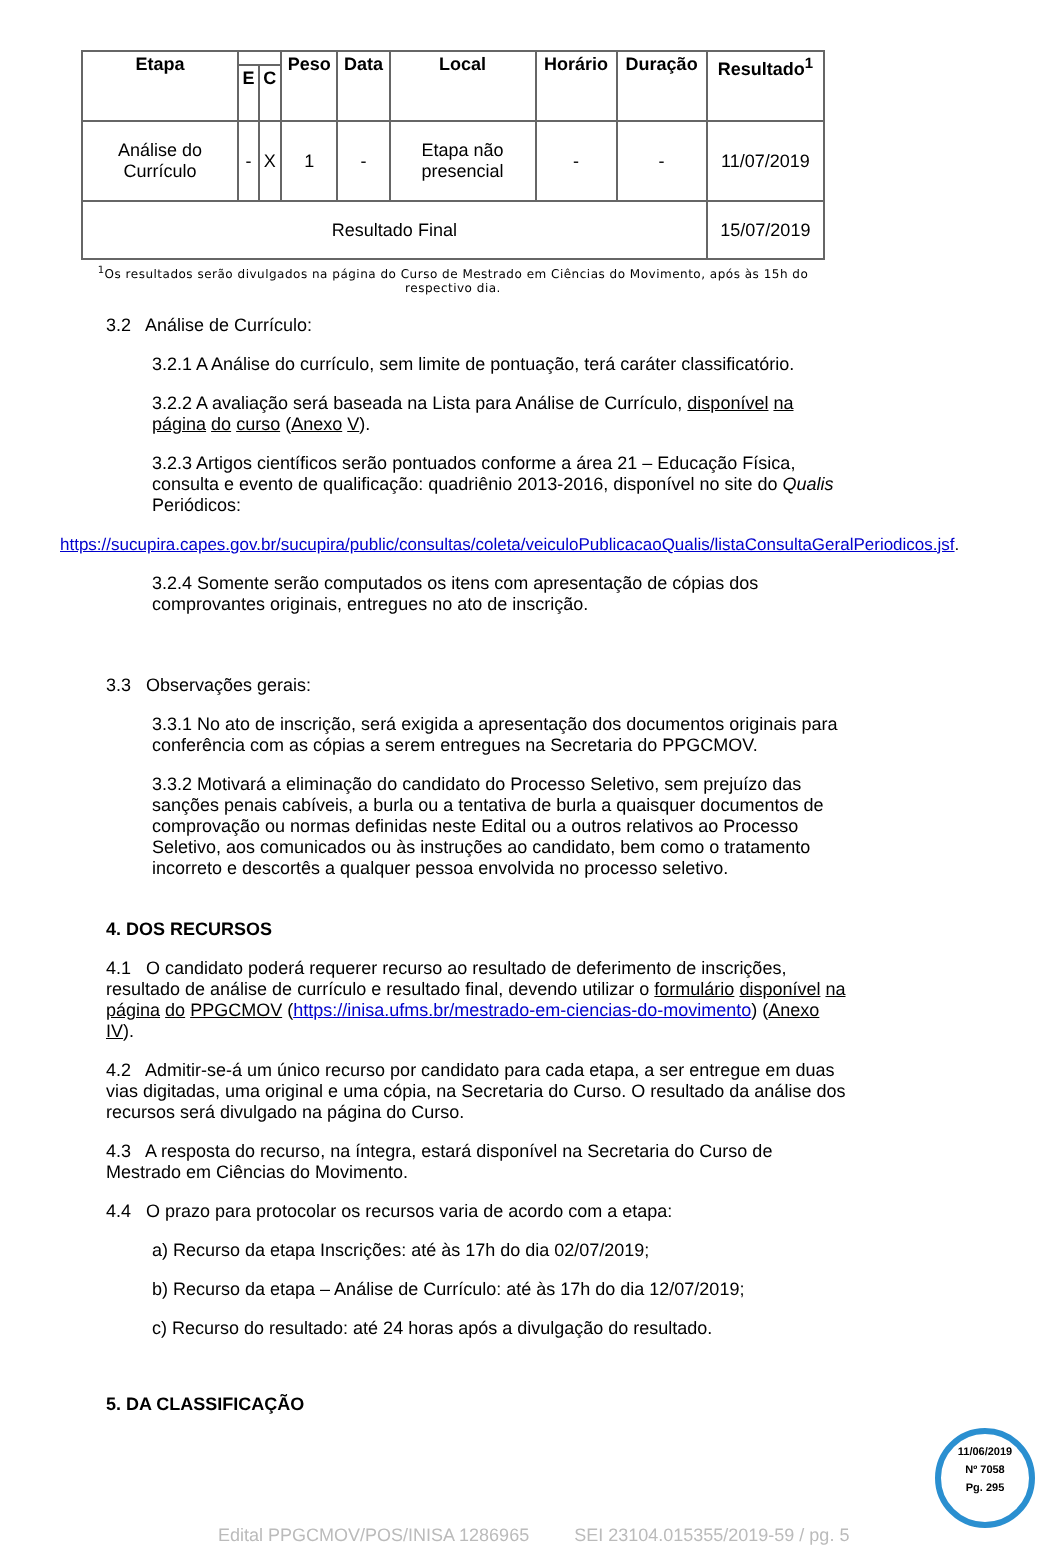| Etapa | | | Peso | Data | Local | Horário | Duração | Resultado<sup>1</sup> |
| --- | --- | --- | --- | --- | --- | --- | --- | --- |
| | E | C | | | | | | |
| Análise do Currículo | - | X | 1 | - | Etapa não presencial | - | - | 11/07/2019 |
| Resultado Final | | | | | | | | 15/07/2019 |
<sup>1</sup> Os resultados serão divulgados na página do Curso de Mestrado em Ciências do Movimento, após às 15h do respectivo dia.
3.2 Análise de Currículo:
3.2.1 A Análise do currículo, sem limite de pontuação, terá caráter classificatório.
3.2.2 A avaliação será baseada na Lista para Análise de Currículo, disponível na página do curso (Anexo V).
3.2.3 Artigos científicos serão pontuados conforme a área 21 – Educação Física, consulta e evento de qualificação: quadriênio 2013-2016, disponível no site do Qualis Periódicos:
https://sucupira.capes.gov.br/sucupira/public/consultas/coleta/veiculoPublicacaoQualis/listaConsultaGeralPeriodicos.jsf.
3.2.4 Somente serão computados os itens com apresentação de cópias dos comprovantes originais, entregues no ato de inscrição.
3.3 Observações gerais:
3.3.1 No ato de inscrição, será exigida a apresentação dos documentos originais para conferência com as cópias a serem entregues na Secretaria do PPGCMOV.
3.3.2 Motivará a eliminação do candidato do Processo Seletivo, sem prejuízo das sanções penais cabíveis, a burla ou a tentativa de burla a quaisquer documentos de comprovação ou normas definidas neste Edital ou a outros relativos ao Processo Seletivo, aos comunicados ou às instruções ao candidato, bem como o tratamento incorreto e descortês a qualquer pessoa envolvida no processo seletivo.
4. DOS RECURSOS
4.1 O candidato poderá requerer recurso ao resultado de deferimento de inscrições, resultado de análise de currículo e resultado final, devendo utilizar o formulário disponível na página do PPGCMOV (https://inisa.ufms.br/mestrado-em-ciencias-do-movimento) (Anexo IV).
4.2 Admitir-se-á um único recurso por candidato para cada etapa, a ser entregue em duas vias digitadas, uma original e uma cópia, na Secretaria do Curso. O resultado da análise dos recursos será divulgado na página do Curso.
4.3 A resposta do recurso, na íntegra, estará disponível na Secretaria do Curso de Mestrado em Ciências do Movimento.
4.4 O prazo para protocolar os recursos varia de acordo com a etapa:
a) Recurso da etapa Inscrições: até às 17h do dia 02/07/2019;
b) Recurso da etapa – Análise de Currículo: até às 17h do dia 12/07/2019;
c) Recurso do resultado: até 24 horas após a divulgação do resultado.
5. DA CLASSIFICAÇÃO
11/06/2019
Nº 7058
Pg. 295
Edital PPGCMOV/POS/INISA 1286965 SEI 23104.015355/2019-59 / pg. 5